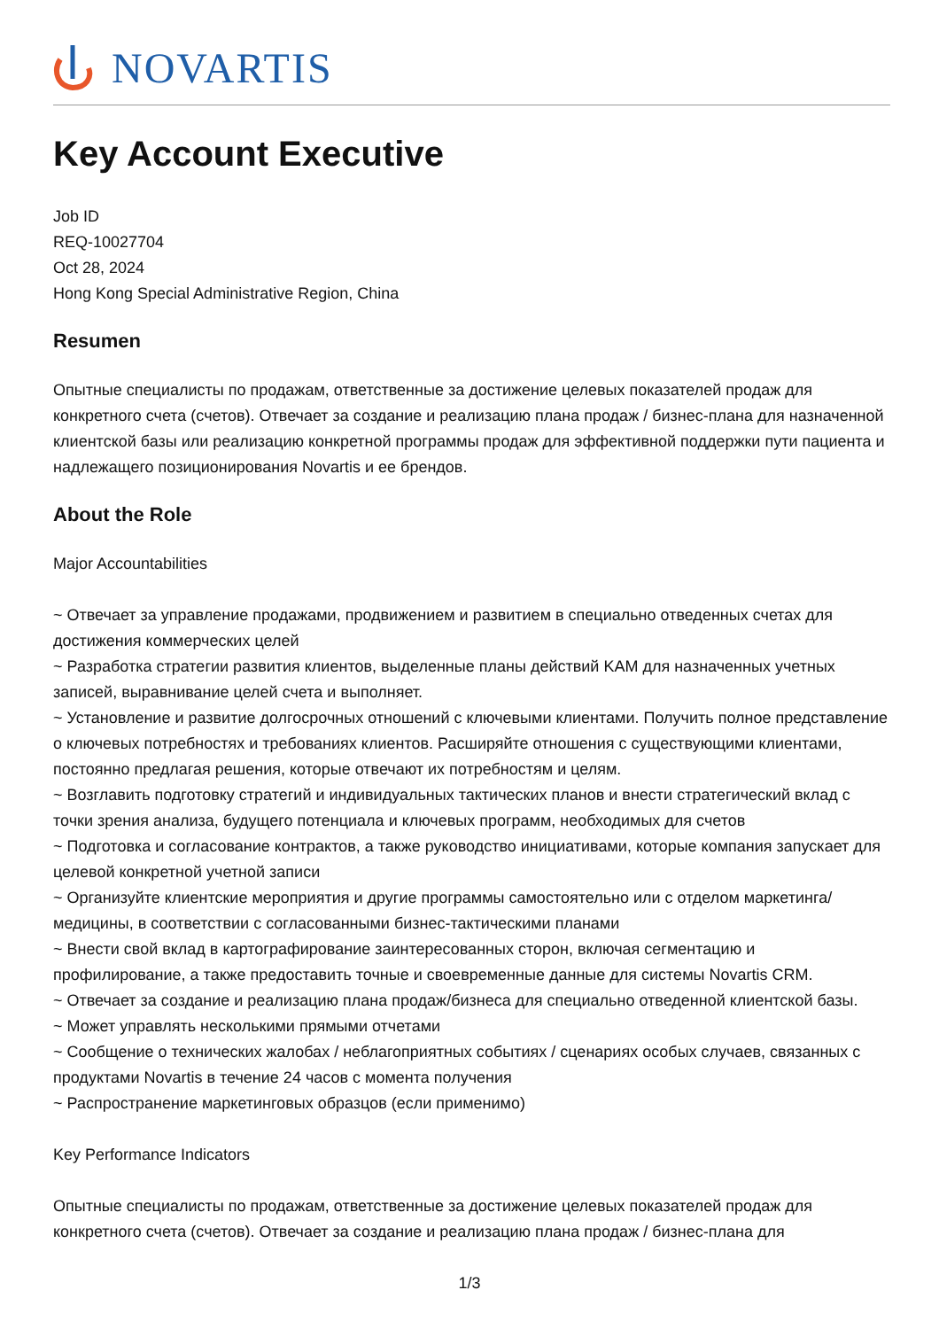NOVARTIS
Key Account Executive
Job ID
REQ-10027704
Oct 28, 2024
Hong Kong Special Administrative Region, China
Resumen
Опытные специалисты по продажам, ответственные за достижение целевых показателей продаж для конкретного счета (счетов). Отвечает за создание и реализацию плана продаж / бизнес-плана для назначенной клиентской базы или реализацию конкретной программы продаж для эффективной поддержки пути пациента и надлежащего позиционирования Novartis и ее брендов.
About the Role
Major Accountabilities
~ Отвечает за управление продажами, продвижением и развитием в специально отведенных счетах для достижения коммерческих целей
~ Разработка стратегии развития клиентов, выделенные планы действий KAM для назначенных учетных записей, выравнивание целей счета и выполняет.
~ Установление и развитие долгосрочных отношений с ключевыми клиентами. Получить полное представление о ключевых потребностях и требованиях клиентов. Расширяйте отношения с существующими клиентами, постоянно предлагая решения, которые отвечают их потребностям и целям.
~ Возглавить подготовку стратегий и индивидуальных тактических планов и внести стратегический вклад с точки зрения анализа, будущего потенциала и ключевых программ, необходимых для счетов
~ Подготовка и согласование контрактов, а также руководство инициативами, которые компания запускает для целевой конкретной учетной записи
~ Организуйте клиентские мероприятия и другие программы самостоятельно или с отделом маркетинга/медицины, в соответствии с согласованными бизнес-тактическими планами
~ Внести свой вклад в картографирование заинтересованных сторон, включая сегментацию и профилирование, а также предоставить точные и своевременные данные для системы Novartis CRM.
~ Отвечает за создание и реализацию плана продаж/бизнеса для специально отведенной клиентской базы.
~ Может управлять несколькими прямыми отчетами
~ Сообщение о технических жалобах / неблагоприятных событиях / сценариях особых случаев, связанных с продуктами Novartis в течение 24 часов с момента получения
~ Распространение маркетинговых образцов (если применимо)
Key Performance Indicators
Опытные специалисты по продажам, ответственные за достижение целевых показателей продаж для конкретного счета (счетов). Отвечает за создание и реализацию плана продаж / бизнес-плана для
1/3